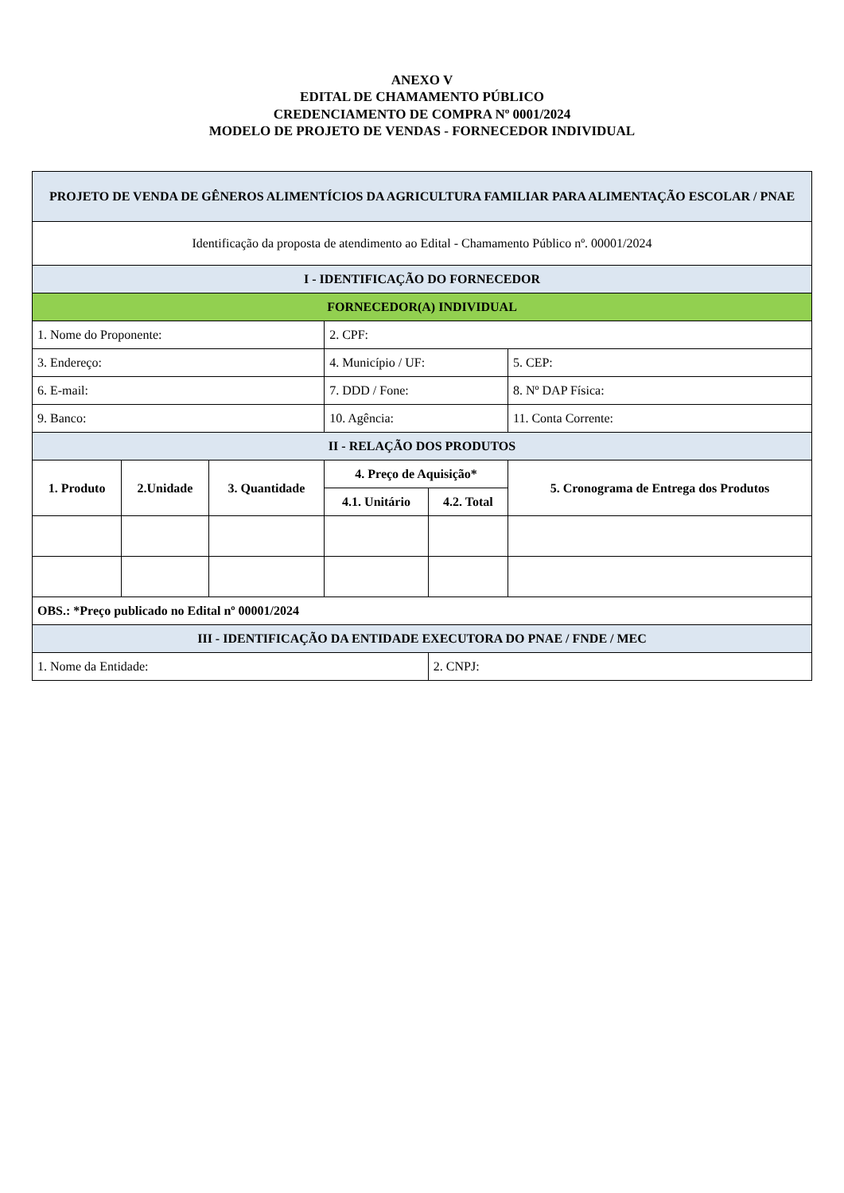ANEXO V
EDITAL DE CHAMAMENTO PÚBLICO
CREDENCIAMENTO DE COMPRA Nº 0001/2024
MODELO DE PROJETO DE VENDAS - FORNECEDOR INDIVIDUAL
| PROJETO DE VENDA DE GÊNEROS ALIMENTÍCIOS DA AGRICULTURA FAMILIAR PARA ALIMENTAÇÃO ESCOLAR / PNAE | | | | | |
| Identificação da proposta de atendimento ao Edital - Chamamento Público nº. 00001/2024 | | | | | |
| I - IDENTIFICAÇÃO DO FORNECEDOR | | | | | |
| FORNECEDOR(A) INDIVIDUAL | | | | | |
| 1. Nome do Proponente: | | | 2. CPF: | | |
| 3. Endereço: | | | 4. Município / UF: | | 5. CEP: |
| 6. E-mail: | | | 7. DDD / Fone: | | 8. Nº DAP Física: |
| 9. Banco: | | | 10. Agência: | | 11. Conta Corrente: |
| II - RELAÇÃO DOS PRODUTOS | | | | | |
| 1. Produto | 2.Unidade | 3. Quantidade | 4. Preço de Aquisição* | | 5. Cronograma de Entrega dos Produtos |
| | | | 4.1. Unitário | 4.2. Total | |
| OBS.: *Preço publicado no Edital nº 00001/2024 | | | | | |
| III - IDENTIFICAÇÃO DA ENTIDADE EXECUTORA DO PNAE / FNDE / MEC | | | | | |
| 1. Nome da Entidade: | | | | 2. CNPJ: | |